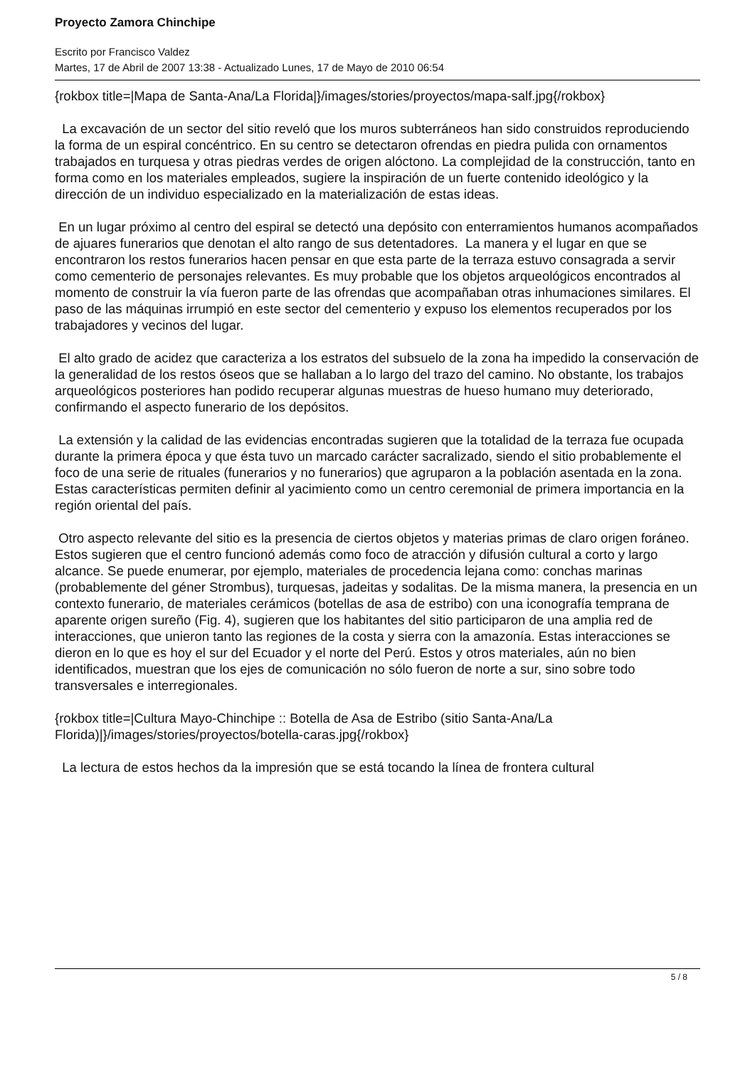Proyecto Zamora Chinchipe
Escrito por Francisco Valdez
Martes, 17 de Abril de 2007 13:38 - Actualizado Lunes, 17 de Mayo de 2010 06:54
{rokbox title=|Mapa de Santa-Ana/La Florida|}/images/stories/proyectos/mapa-salf.jpg{/rokbox}
La excavación de un sector del sitio reveló que los muros subterráneos han sido construidos reproduciendo la forma de un espiral concéntrico. En su centro se detectaron ofrendas en piedra pulida con ornamentos trabajados en turquesa y otras piedras verdes de origen alóctono. La complejidad de la construcción, tanto en forma como en los materiales empleados, sugiere la inspiración de un fuerte contenido ideológico y la dirección de un individuo especializado en la materialización de estas ideas.
En un lugar próximo al centro del espiral se detectó una depósito con enterramientos humanos acompañados de ajuares funerarios que denotan el alto rango de sus detentadores. La manera y el lugar en que se encontraron los restos funerarios hacen pensar en que esta parte de la terraza estuvo consagrada a servir como cementerio de personajes relevantes. Es muy probable que los objetos arqueológicos encontrados al momento de construir la vía fueron parte de las ofrendas que acompañaban otras inhumaciones similares. El paso de las máquinas irrumpió en este sector del cementerio y expuso los elementos recuperados por los trabajadores y vecinos del lugar.
El alto grado de acidez que caracteriza a los estratos del subsuelo de la zona ha impedido la conservación de la generalidad de los restos óseos que se hallaban a lo largo del trazo del camino. No obstante, los trabajos arqueológicos posteriores han podido recuperar algunas muestras de hueso humano muy deteriorado, confirmando el aspecto funerario de los depósitos.
La extensión y la calidad de las evidencias encontradas sugieren que la totalidad de la terraza fue ocupada durante la primera época y que ésta tuvo un marcado carácter sacralizado, siendo el sitio probablemente el foco de una serie de rituales (funerarios y no funerarios) que agruparon a la población asentada en la zona. Estas características permiten definir al yacimiento como un centro ceremonial de primera importancia en la región oriental del país.
Otro aspecto relevante del sitio es la presencia de ciertos objetos y materias primas de claro origen foráneo. Estos sugieren que el centro funcionó además como foco de atracción y difusión cultural a corto y largo alcance. Se puede enumerar, por ejemplo, materiales de procedencia lejana como: conchas marinas (probablemente del géner Strombus), turquesas, jadeitas y sodalitas. De la misma manera, la presencia en un contexto funerario, de materiales cerámicos (botellas de asa de estribo) con una iconografía temprana de aparente origen sureño (Fig. 4), sugieren que los habitantes del sitio participaron de una amplia red de interacciones, que unieron tanto las regiones de la costa y sierra con la amazonía. Estas interacciones se dieron en lo que es hoy el sur del Ecuador y el norte del Perú. Estos y otros materiales, aún no bien identificados, muestran que los ejes de comunicación no sólo fueron de norte a sur, sino sobre todo transversales e interregionales.
{rokbox title=|Cultura Mayo-Chinchipe :: Botella de Asa de Estribo (sitio Santa-Ana/La Florida)|}/images/stories/proyectos/botella-caras.jpg{/rokbox}
La lectura de estos hechos da la impresión que se está tocando la línea de frontera cultural
5 / 8